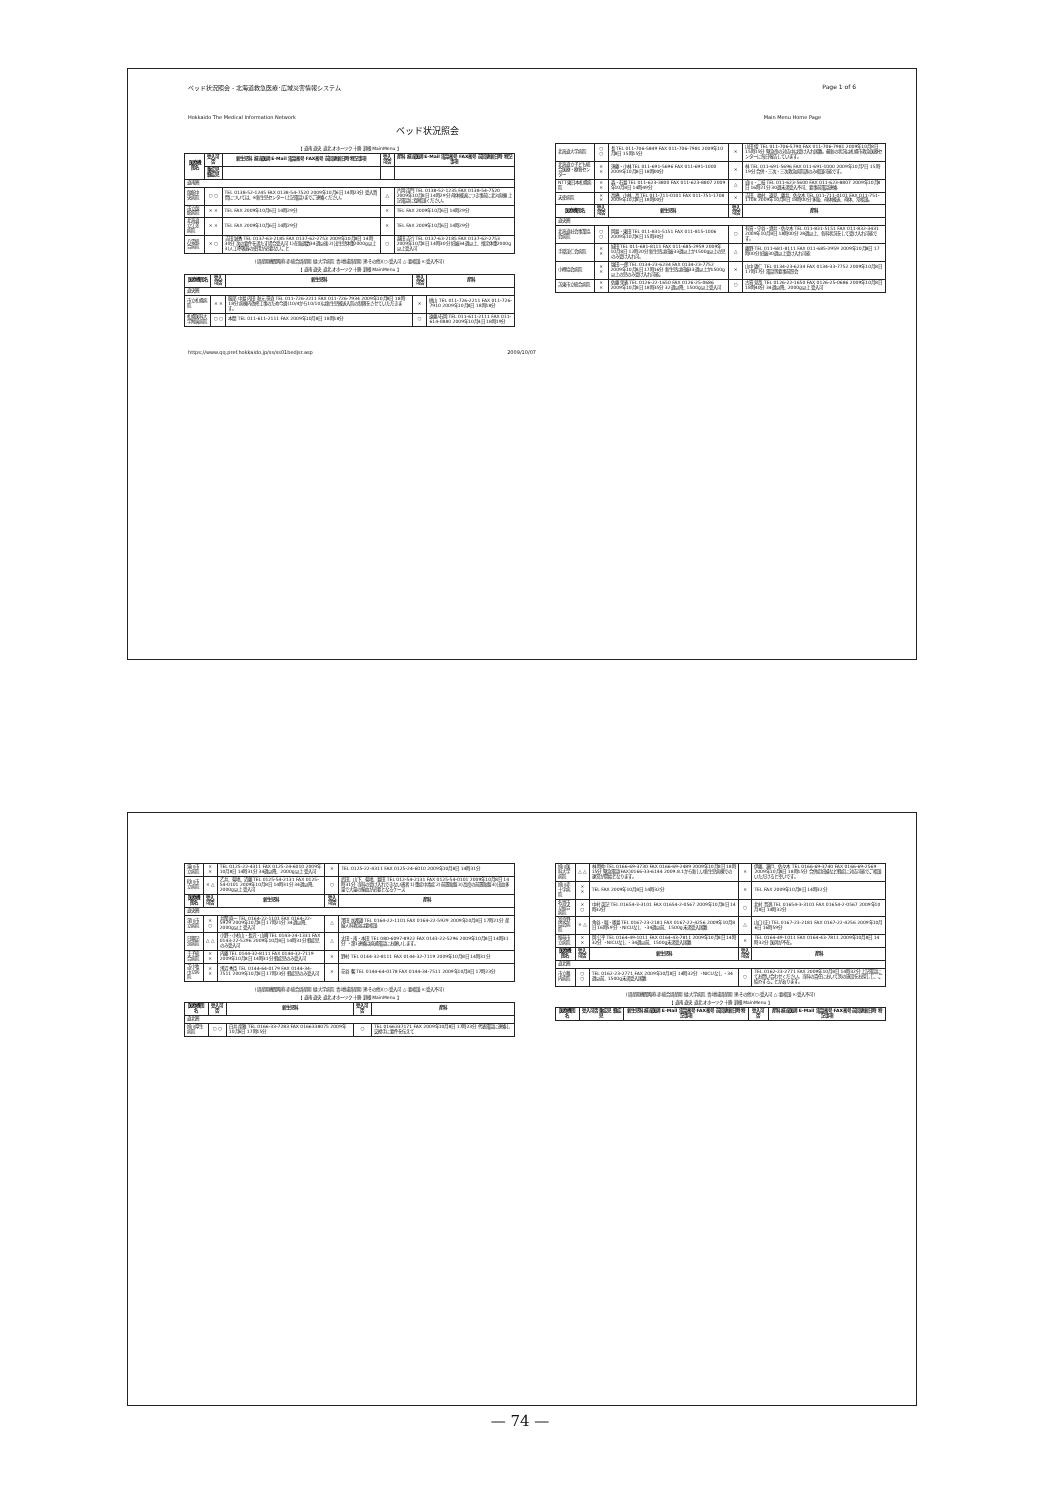ベッド状況照会 - 北海道救急医療･広域災害情報システム Page 1 of 6
Hokkaido The Medical Information Network Main Menu Home Page
ベッド状況照会
【 道南 道央 道北 オホーツク 十勝 釧根 MainMenu 】
| 医療機関名 | 受入可否 | 新生児科 担当医師 E-Mail 電話番号 FAX番号 前回更新日時 特記事項 | 受入可否 | 産科 担当医師 E-Mail 電話番号 FAX番号 前回更新日時 特記事項 |
| --- | --- | --- | --- | --- |
| | 重症児 軽症児 | | | |
| 道南圏 | | | | |
| 函館中央病院 | ○ ○ | TEL 0138-52-1245 FAX 0138-54-7520 2009年10月6日 14時23分 受入質問については、※新生児センター(上記電話)までご連絡ください。 | △ | 片岡 亩門 TEL 0138-52-1235 FAX 0138-54-7520 2009年10月8日 14時29分 母体搬送につき事前に北3病棟(上記電話)に御相談ください。 |
| 市立函館病院 | × × | TEL FAX 2009年10月6日 14時29分 | × | TEL FAX 2009年10月6日 14時29分 |
| 北海道立江差病院 | × × | TEL FAX 2009年10月6日 14時29分 | × | TEL FAX 2009年10月6日 14時29分 |
| 八雲総合病院 | × ○ | 吉田 誠香 TEL 0137-63-2185 FAX 0137-62-2753 2009年10月8日 14時30分 次の要件を満たす場合受入可 1)在胎週数34週以後 2)出生児体重2000g以上 3)人工呼吸器の使用が必要ないこと | ○ | 越田 吉行 TEL 0137-63-2185 FAX 0137-62-2753 2009年10月8日 14時30分 妊娠34週以上、推定体重2000g以上受入可 |
(周産期機関略称 赤:総合周産期 緑:大学病院 青:地域周産期 黒:その他)(○:受入可 △:要相談 ×:受入不可)
【 道南 道央 道北 オホーツク 十勝 釧根 MainMenu 】
| 医療機関名 | 受入可否 | 新生児科 | 受入可否 | 産科 |
| --- | --- | --- | --- | --- |
| 道央圏 | | | | |
| 市立札幌病院 | × × | 服部 中島 内田 秋元 笹浪 TEL 011-726-2211 FAX 011-726-7934 2009年10月8日 18時18分 病棟内改修工事のため今週(10/4から10/10)は新生児搬送入院の制限をさせていただきます。 | × | 桃山 TEL 011-726-2211 FAX 011-726-7910 2009年10月8日 18時18分 |
| 札幌医科大学附属病院 | ○ ○ | 本間 TEL 011-611-2111 FAX 2009年10月8日 18時18分 | ○ | 遠藤/石岡 TEL 011-611-2111 FAX 011-614-0880 2009年10月4日 18時19分 |
| 北海道大学病院 | ○ ○ | 長 TEL 011-706-5849 FAX 011-706-7981 2009年10月8日 15時15分 | × | 山田 俊 TEL 011-706-5790 FAX 011-706-7981 2009年10月8日 15時15分 緊急帝の対応中は受け入れ困難。最新の状況は札幌市救急医療センターに毎日報告しています。 |
| 北海道立子ども総合医療・療育センター | × × | 須藤・小林 TEL 011-691-5696 FAX 011-691-1000 2009年10月8日 18時00分 | × | 林 TEL 011-691-5696 FAX 011-691-1000 2009年10月7日 15時19分 合併・三次・三次救急病院誤のみ相談可能です。 |
| NTT東日本札幌病院 | × × | 森・石島 TEL 011-623-3800 FAX 011-623-8807 2009年10月8日 14時49分 | △ | 貞川・二枝 TEL 011-623-5600 FAX 011-623-8807 2009年10月8日 16時21分 30週未満受入不可、要事前電話連絡 |
| 天使病院 | × × | 高橋、小林、高 TEL 011-711-0101 FAX 011-751-1708 2009年10月8日 18時00分 | × | 吉田、福村、遠見、藤井、佐々木 TEL 011-711-0101 FAX 011-751-1708 2009年10月8日 18時00分 多胎、母体搬送、母体、常相談。 |
| 医療機関名 | 受入可否 | 新生児科 | 受入可否 | 産科 |
| 道央圏 | | | | |
| 北海道社会事業協会病院 | ○ ○ | 岡島・東田 TEL 011-831-5151 FAX 011-815-1006 2009年10月8日 15時30分 | ○ | 有賀・守谷・酒井・佐々木 TEL 011-831-5151 FAX 011-832-3431 2009年10月8日 18時00分 28週以上、各科状況をして受け入れ可能です。 |
| 手稲渓仁会病院 | × × | 城田 TEL 011-681-8111 FAX 011-685-2959 2009年10月8日 12時20分 新生児は妊娠33週以上か1500g以上の児のみ受け入れ可。 | △ | 藤野 TEL 011-681-8111 FAX 011-685-2959 2009年10月8日 17時00分 妊娠30週以上受け入れ可能 |
| 小樽協会病院 | × × | 塩田 一郎 TEL 0134-23-6234 FAX 0134-23-7752 2009年10月8日 17時16分 新生児は妊娠33週以上か1500g以上の児のみ受け入れ可能。 | × | 山中 雄仁 TEL 0134-23-6234 FAX 0134-33-7752 2009年10月8日 17時17分 電話等要事前照会 |
| 苫東市立総合病院 | × × | 佐藤 荣義 TEL 0126-22-1650 FAX 0126-25-0686 2009年10月8日 18時35分 32週以降、1500g以上受入可 | ○ | 古賀 見哉 TEL 0126-22-1650 FAX 0126-25-0686 2009年10月8日 18時40分 34週以降、2000g以上 受入可 |
https://www.qq.pref.hokkaido.jp/ss/ss01bedjsr.asp 2009/10/07
| 滝川市立病院 | × × | TEL 0125-22-4311 FAX 0125-24-6010 2009年10月8日 14時31分 34週以降、2000g以上 受入可 | × | TEL 0125-22-4311 FAX 0125-24-6010 2009年10月8日 14時31分 |
| 砂川市立病院 | × △ | 乙井、菊地、近藤 TEL 0125-54-2131 FAX 0125-54-0101 2009年10月8日 14時31分 34週以降、2000g以上 受入可 | ○ | 武田、山下、菊地、島田 TEL 012-54-2131 FAX 0125-54-0101 2009年10月8日 14時31分 当科の受け入れできない患者 1)重症中毒症 2)前置胎盤 3)高度の前置胎盤 4)出血多量で大量の輸血が必要となるケース |
| 医療機関名 | 受入可否 | 新生児科 | 受入可否 | 産科 |
| 道央圏 | | | | |
| 深川市立病院 | × ○ | 井関 直一 TEL 0164-22-1101 FAX 0164-22-5929 2009年10月8日 17時21分 34週以降、2000g以上 受入可 | △ | 澤田 加都雄 TEL 0164-22-1101 FAX 0164-22-5929 2009年10月8日 17時21分 産婦人科救急は要相談 |
| 日鋼記念病院 | △ △ | 小野・小杉山・長沢・山崎 TEL 0143-24-1331 FAX 0143-22-5296 2009年10月8日 14時31分 軽症児のみ受入可 | △ | 太田・南・本田 TEL 080-6097-8922 FAX 0143-22-5296 2009年10月8日 14時31分 ・第1連絡は直通電話にお願いします。 |
| 王子総合病院 | × × | 内藤 TEL 0144-32-8111 FAX 0144-32-7119 2009年10月8日 14時31分 軽症児のみ受入可 | × | 野村 TEL 0144-32-8111 FAX 0144-32-7119 2009年10月8日 14時31分 |
| 苫小牧市立病院 | × × | 浅沼 秀臣 TEL 0144-64-0179 FAX 0144-34-7511 2009年10月8日 17時23分 軽症児のみ受入可 | × | 花谷 馨 TEL 0144-64-0178 FAX 0144-34-7511 2009年10月8日 17時23分 |
(周産期機関略称 赤:総合周産期 緑:大学病院 青:地域周産期 黒:その他)(○:受入可 △:要相談 ×:受入不可)
【 道南 道央 道北 オホーツク 十勝 釧根 MainMenu 】
| 医療機関名 | 受入可否 | 新生児科 | 受入可否 | 産科 |
| --- | --- | --- | --- | --- |
| 道北圏 | | | | |
| 旭川厚生病院 | ○ ○ | 白井 彦雅 TEL 0166-33-7283 FAX 0166338075 2009年10月6日 17時15分 | ○ | TEL 0166337171 FAX 2009年10月8日 17時23分 代表電話に連絡し交換手に要件を伝えて |
| 旭川医科大学病院 | △ △ | 林 時仲 TEL 0166-69-3730 FAX 0166-69-2489 2009年10月8日 18時15分 緊急電話(FAX)0166-33-6144 2009.8.1から新しい新生児病棟での運営が開始となります。 | × | 伊藤、瀬戸、佐々木 TEL 0166-69-3740 FAX 0166-69-2569 2009年10月8日 18時15分 合併症妊婦など軽症に対応可能でご相談いただけると幸いです。 |
| 旭川赤十字病院 | × × | TEL FAX 2009年10月8日 14時32分 | × | TEL FAX 2009年10月8日 14時32分 |
| 名寄市立総合病院 | × ○ | 中村 英記 TEL 01654-3-3101 FAX 01654-2-0567 2009年10月8日 14時32分 | ○ | 北村 晋逸 TEL 01654-3-3101 FAX 01654-2-0567 2009年10月8日 14時32分 |
| 富良野協会病院 | × △ | 角谷・堀・奥島 TEL 0167-23-2181 FAX 0167-22-4256 2009年10月8日 16時59分 ・NICUなし ・34週以前、1500g未満受入困難 | △ | 山口(正) TEL 0167-23-2181 FAX 0167-22-4256 2009年10月6日 16時59分 |
| 留萌市立病院 | × × | 岡 公平 TEL 0164-49-1011 FAX 0164-43-7811 2009年10月8日 14時32分 ・NICUなし ・34週以前、1500g未満受入困難 | × | TEL 0164-49-1011 FAX 0164-43-7811 2009年10月8日 14時32分 医師が不在。 |
| 医療機関名 | 受入可否 | 新生児科 | 受入可否 | 産科 |
| 道北圏 | | | | |
| 市立稚内病院 | ○ ○ | TEL 0162-23-2771 FAX 2009年10月8日 14時32分 ・NICUなし ・34週以前、1500g未満受入困難 | ○ | TEL 0162-23-2771 FAX 2009年10月8日 14時32分 上記電話にてお問い合わせください。当科の責任において別の施設をお探しし、ご紹介することがあります。 |
(周産期機関略称 赤:総合周産期 緑:大学病院 青:地域周産期 黒:その他)(○:受入可 △:要相談 ×:受入不可)
【 道南 道央 道北 オホーツク 十勝 釧根 MainMenu 】
| 医療機関名 | 受入可否 重症児 軽症児 | 新生児科 担当医師 E-Mail 電話番号 FAX番号 前回更新日時 特記事項 | 受入可否 | 産科 担当医師 E-Mail 電話番号 FAX番号 前回更新日時 特記事項 |
| --- | --- | --- | --- | --- |
— 74 —